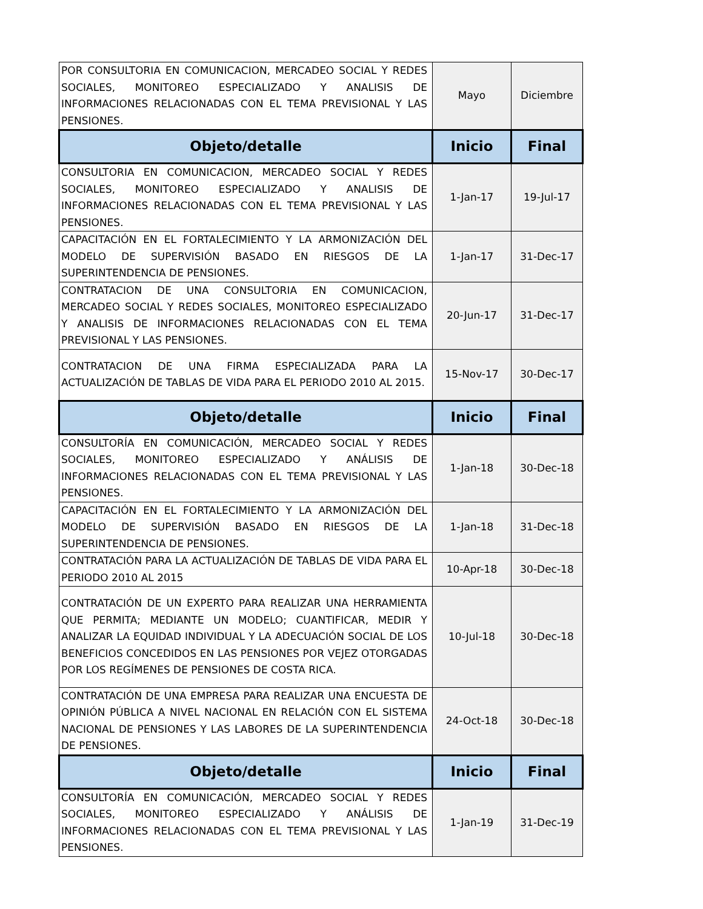| POR CONSULTORIA EN COMUNICACION, MERCADEO SOCIAL Y REDES SOCIALES, MONITOREO ESPECIALIZADO Y ANALISIS DE INFORMACIONES RELACIONADAS CON EL TEMA PREVISIONAL Y LAS PENSIONES. | Mayo | Diciembre |
| Objeto/detalle | Inicio | Final |
| CONSULTORIA EN COMUNICACION, MERCADEO SOCIAL Y REDES SOCIALES, MONITOREO ESPECIALIZADO Y ANALISIS DE INFORMACIONES RELACIONADAS CON EL TEMA PREVISIONAL Y LAS PENSIONES. | 1-Jan-17 | 19-Jul-17 |
| CAPACITACIÓN EN EL FORTALECIMIENTO Y LA ARMONIZACIÓN DEL MODELO DE SUPERVISIÓN BASADO EN RIESGOS DE LA SUPERINTENDENCIA DE PENSIONES. | 1-Jan-17 | 31-Dec-17 |
| CONTRATACION DE UNA CONSULTORIA EN COMUNICACION, MERCADEO SOCIAL Y REDES SOCIALES, MONITOREO ESPECIALIZADO Y ANALISIS DE INFORMACIONES RELACIONADAS CON EL TEMA PREVISIONAL Y LAS PENSIONES. | 20-Jun-17 | 31-Dec-17 |
| CONTRATACION DE UNA FIRMA ESPECIALIZADA PARA LA ACTUALIZACIÓN DE TABLAS DE VIDA PARA EL PERIODO 2010 AL 2015. | 15-Nov-17 | 30-Dec-17 |
| Objeto/detalle | Inicio | Final |
| CONSULTORÍA EN COMUNICACIÓN, MERCADEO SOCIAL Y REDES SOCIALES, MONITOREO ESPECIALIZADO Y ANÁLISIS DE INFORMACIONES RELACIONADAS CON EL TEMA PREVISIONAL Y LAS PENSIONES. | 1-Jan-18 | 30-Dec-18 |
| CAPACITACIÓN EN EL FORTALECIMIENTO Y LA ARMONIZACIÓN DEL MODELO DE SUPERVISIÓN BASADO EN RIESGOS DE LA SUPERINTENDENCIA DE PENSIONES. | 1-Jan-18 | 31-Dec-18 |
| CONTRATACIÓN PARA LA ACTUALIZACIÓN DE TABLAS DE VIDA PARA EL PERIODO 2010 AL 2015 | 10-Apr-18 | 30-Dec-18 |
| CONTRATACIÓN DE UN EXPERTO PARA REALIZAR UNA HERRAMIENTA QUE PERMITA; MEDIANTE UN MODELO; CUANTIFICAR, MEDIR Y ANALIZAR LA EQUIDAD INDIVIDUAL Y LA ADECUACIÓN SOCIAL DE LOS BENEFICIOS CONCEDIDOS EN LAS PENSIONES POR VEJEZ OTORGADAS POR LOS REGÍMENES DE PENSIONES DE COSTA RICA. | 10-Jul-18 | 30-Dec-18 |
| CONTRATACIÓN DE UNA EMPRESA PARA REALIZAR UNA ENCUESTA DE OPINIÓN PÚBLICA A NIVEL NACIONAL EN RELACIÓN CON EL SISTEMA NACIONAL DE PENSIONES Y LAS LABORES DE LA SUPERINTENDENCIA DE PENSIONES. | 24-Oct-18 | 30-Dec-18 |
| Objeto/detalle | Inicio | Final |
| CONSULTORÍA EN COMUNICACIÓN, MERCADEO SOCIAL Y REDES SOCIALES, MONITOREO ESPECIALIZADO Y ANÁLISIS DE INFORMACIONES RELACIONADAS CON EL TEMA PREVISIONAL Y LAS PENSIONES. | 1-Jan-19 | 31-Dec-19 |